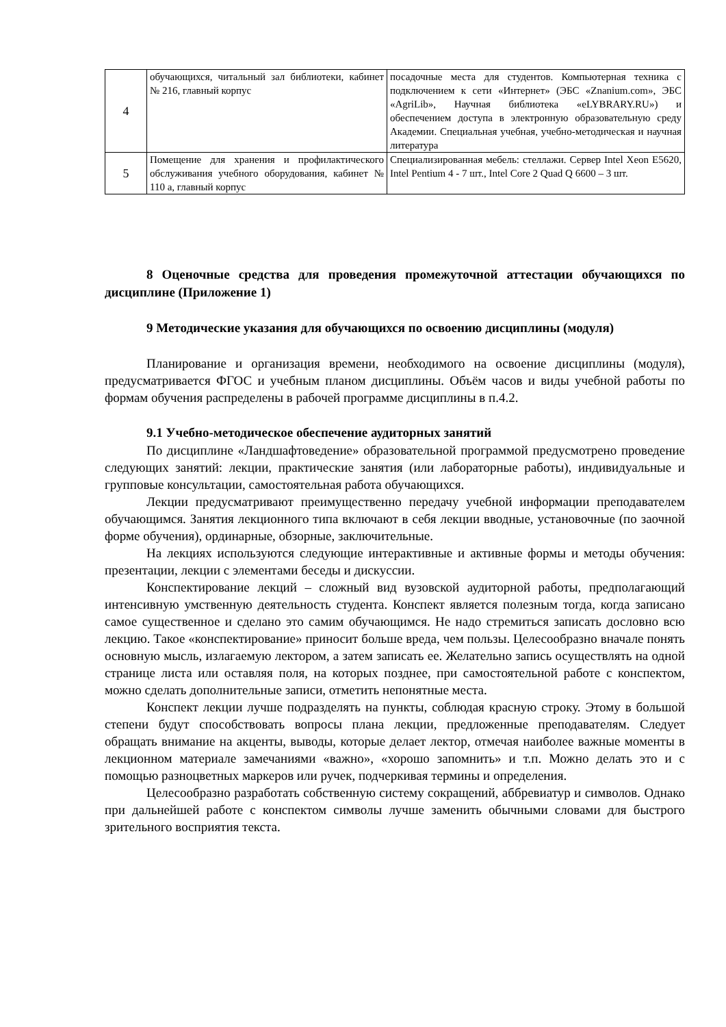| 4 | обучающихся, читальный зал библиотеки, кабинет № 216, главный корпус | посадочные места для студентов. Компьютерная техника с подключением к сети «Интернет» (ЭБС «Znanium.com», ЭБС «AgriLib», Научная библиотека «eLYBRARY.RU») и обеспечением доступа в электронную образовательную среду Академии. Специальная учебная, учебно-методическая и научная литература |
| 5 | Помещение для хранения и профилактического обслуживания учебного оборудования, кабинет № 110 а, главный корпус | Специализированная мебель: стеллажи. Сервер Intel Xeon E5620, Intel Pentium 4 - 7 шт., Intel Core 2 Quad Q 6600 – 3 шт. |
8 Оценочные средства для проведения промежуточной аттестации обучающихся по дисциплине (Приложение 1)
9 Методические указания для обучающихся по освоению дисциплины (модуля)
Планирование и организация времени, необходимого на освоение дисциплины (модуля), предусматривается ФГОС и учебным планом дисциплины. Объём часов и виды учебной работы по формам обучения распределены в рабочей программе дисциплины в п.4.2.
9.1 Учебно-методическое обеспечение аудиторных занятий
По дисциплине «Ландшафтоведение» образовательной программой предусмотрено проведение следующих занятий: лекции, практические занятия (или лабораторные работы), индивидуальные и групповые консультации, самостоятельная работа обучающихся.
Лекции предусматривают преимущественно передачу учебной информации преподавателем обучающимся. Занятия лекционного типа включают в себя лекции вводные, установочные (по заочной форме обучения), ординарные, обзорные, заключительные.
На лекциях используются следующие интерактивные и активные формы и методы обучения: презентации, лекции с элементами беседы и дискуссии.
Конспектирование лекций – сложный вид вузовской аудиторной работы, предполагающий интенсивную умственную деятельность студента. Конспект является полезным тогда, когда записано самое существенное и сделано это самим обучающимся. Не надо стремиться записать дословно всю лекцию. Такое «конспектирование» приносит больше вреда, чем пользы. Целесообразно вначале понять основную мысль, излагаемую лектором, а затем записать ее. Желательно запись осуществлять на одной странице листа или оставляя поля, на которых позднее, при самостоятельной работе с конспектом, можно сделать дополнительные записи, отметить непонятные места.
Конспект лекции лучше подразделять на пункты, соблюдая красную строку. Этому в большой степени будут способствовать вопросы плана лекции, предложенные преподавателям. Следует обращать внимание на акценты, выводы, которые делает лектор, отмечая наиболее важные моменты в лекционном материале замечаниями «важно», «хорошо запомнить» и т.п. Можно делать это и с помощью разноцветных маркеров или ручек, подчеркивая термины и определения.
Целесообразно разработать собственную систему сокращений, аббревиатур и символов. Однако при дальнейшей работе с конспектом символы лучше заменить обычными словами для быстрого зрительного восприятия текста.